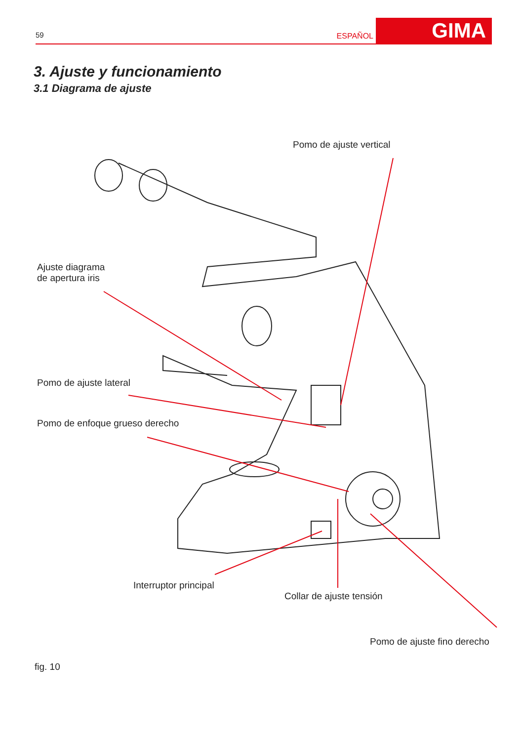59 ESPAÑOL GIMA
3. Ajuste y funcionamiento
3.1 Diagrama de ajuste
Pomo de ajuste vertical
Ajuste diagrama
de apertura iris
Pomo de ajuste lateral
Pomo de enfoque grueso derecho
Interruptor principal
Collar de ajuste tensión
Pomo de ajuste fino derecho
fig. 10